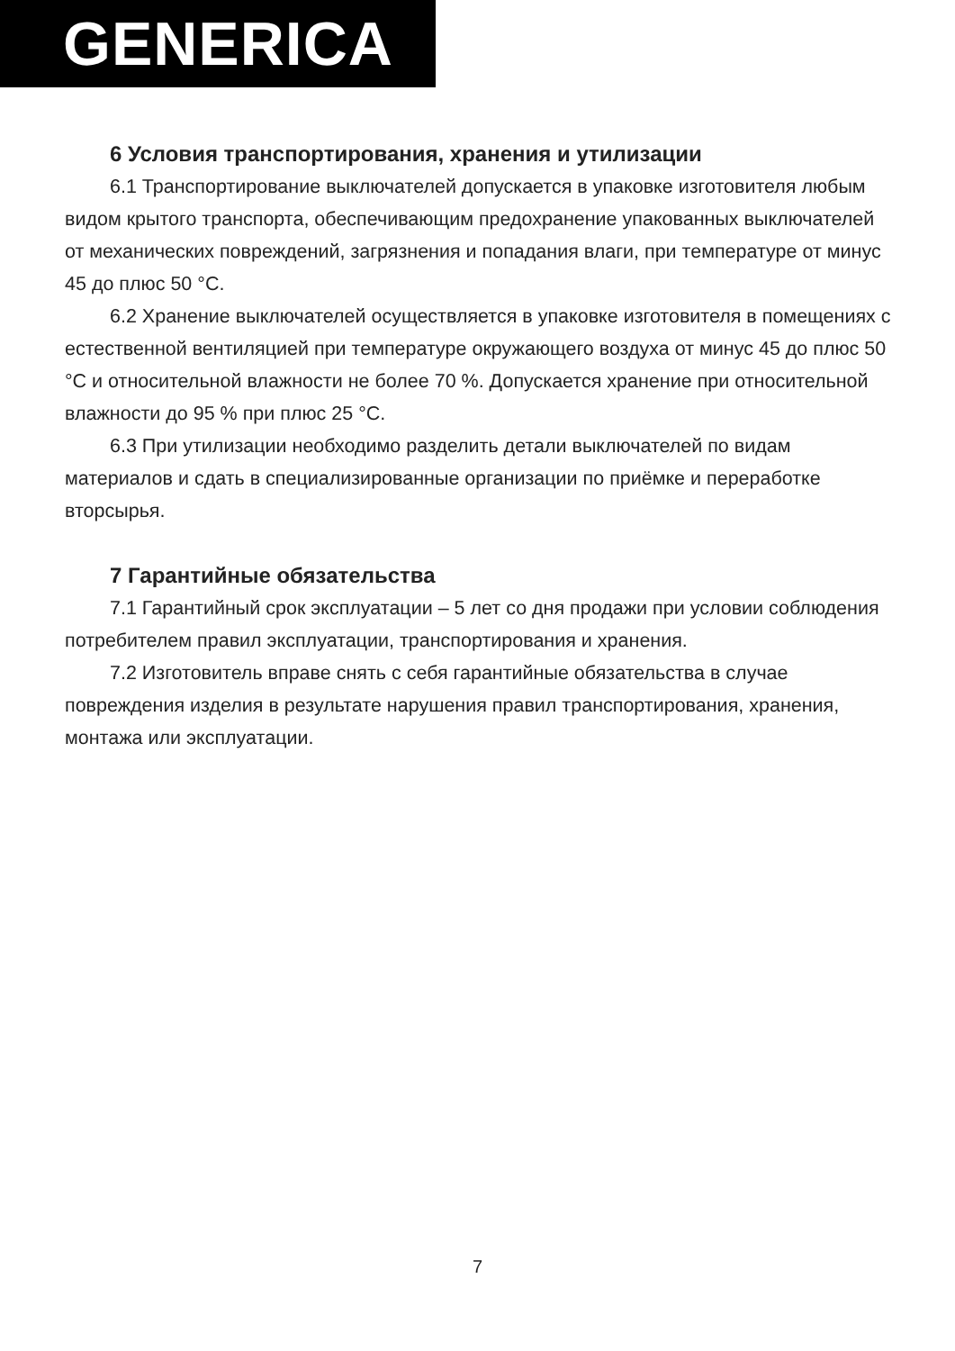GENERICA
6 Условия транспортирования, хранения и утилизации
6.1 Транспортирование выключателей допускается в упаковке изготовителя любым видом крытого транспорта, обеспечивающим предохранение упакованных выключателей от механических повреждений, загрязнения и попадания влаги, при температуре от минус 45 до плюс 50 °С.
6.2 Хранение выключателей осуществляется в упаковке изготовителя в помещениях с естественной вентиляцией при температуре окружающего воздуха от минус 45 до плюс 50 °С и относительной влажности не более 70 %. Допускается хранение при относительной влажности до 95 % при плюс 25 °С.
6.3 При утилизации необходимо разделить детали выключателей по видам материалов и сдать в специализированные организации по приёмке и переработке вторсырья.
7 Гарантийные обязательства
7.1 Гарантийный срок эксплуатации – 5 лет со дня продажи при условии соблюдения потребителем правил эксплуатации, транспортирования и хранения.
7.2 Изготовитель вправе снять с себя гарантийные обязательства в случае повреждения изделия в результате нарушения правил транспортирования, хранения, монтажа или эксплуатации.
7